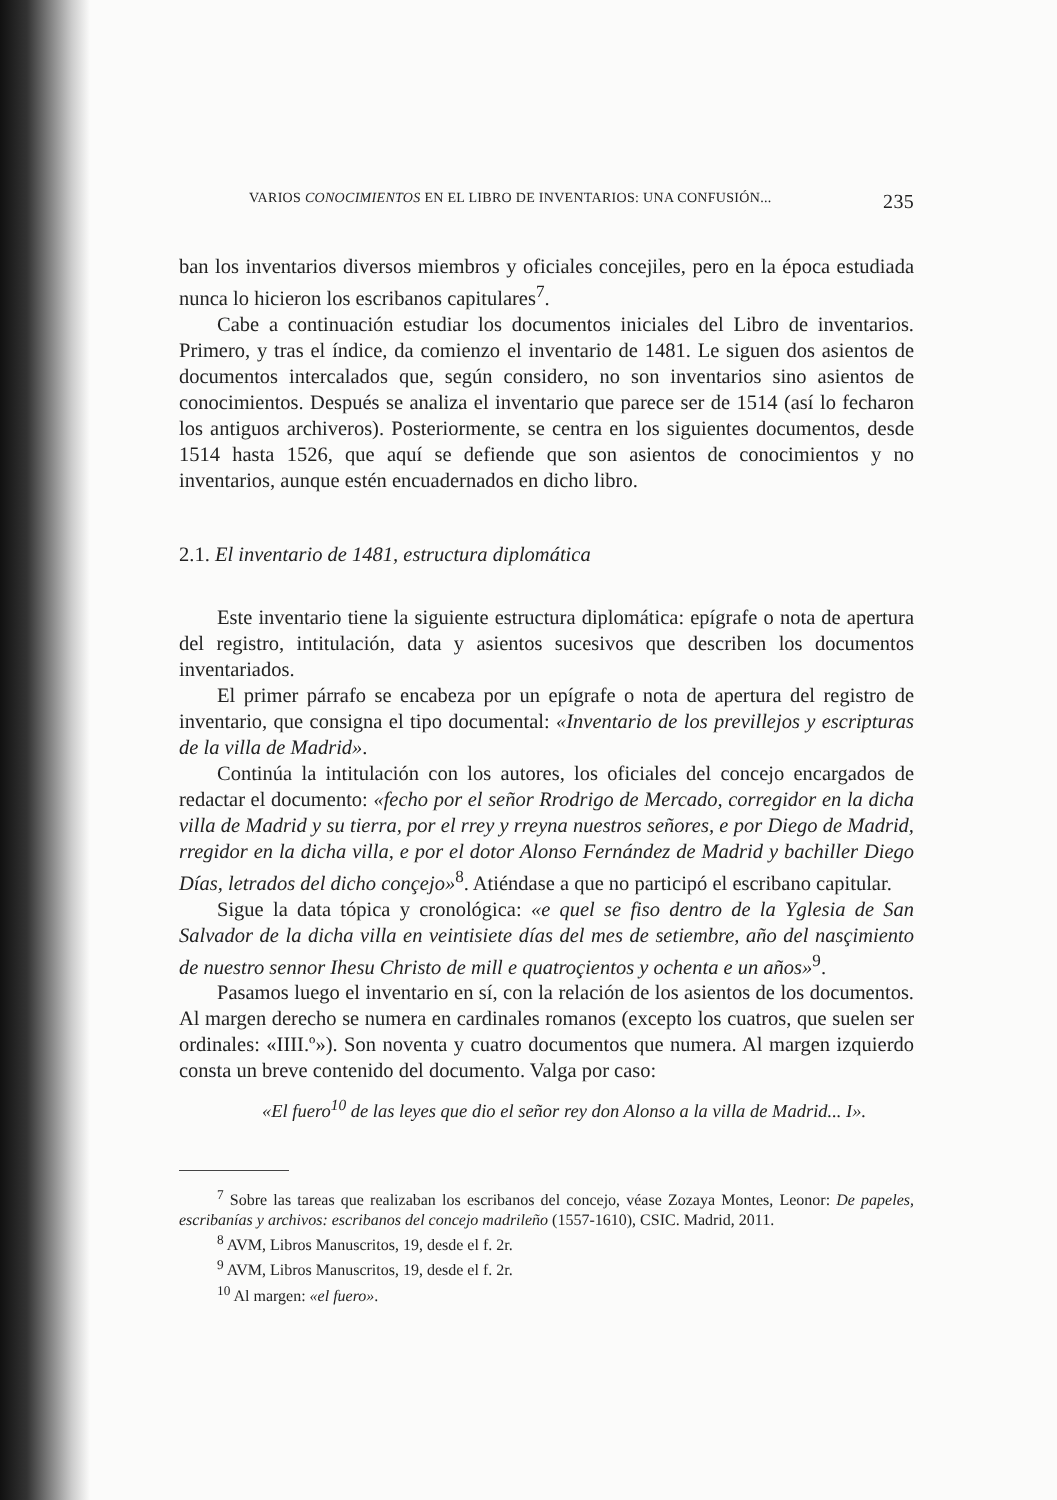VARIOS CONOCIMIENTOS EN EL LIBRO DE INVENTARIOS: UNA CONFUSIÓN... 235
ban los inventarios diversos miembros y oficiales concejiles, pero en la época estudiada nunca lo hicieron los escribanos capitulares<sup>7</sup>.
Cabe a continuación estudiar los documentos iniciales del Libro de inventarios. Primero, y tras el índice, da comienzo el inventario de 1481. Le siguen dos asientos de documentos intercalados que, según considero, no son inventarios sino asientos de conocimientos. Después se analiza el inventario que parece ser de 1514 (así lo fecharon los antiguos archiveros). Posteriormente, se centra en los siguientes documentos, desde 1514 hasta 1526, que aquí se defiende que son asientos de conocimientos y no inventarios, aunque estén encuadernados en dicho libro.
2.1. El inventario de 1481, estructura diplomática
Este inventario tiene la siguiente estructura diplomática: epígrafe o nota de apertura del registro, intitulación, data y asientos sucesivos que describen los documentos inventariados.
El primer párrafo se encabeza por un epígrafe o nota de apertura del registro de inventario, que consigna el tipo documental: «Inventario de los previllejos y escripturas de la villa de Madrid».
Continúa la intitulación con los autores, los oficiales del concejo encargados de redactar el documento: «fecho por el señor Rrodrigo de Mercado, corregidor en la dicha villa de Madrid y su tierra, por el rrey y rreyna nuestros señores, e por Diego de Madrid, rregidor en la dicha villa, e por el dotor Alonso Fernández de Madrid y bachiller Diego Días, letrados del dicho conçejo»<sup>8</sup>. Atiéndase a que no participó el escribano capitular.
Sigue la data tópica y cronológica: «e quel se fiso dentro de la Yglesia de San Salvador de la dicha villa en veintisiete días del mes de setiembre, año del nasçimiento de nuestro sennor Ihesu Christo de mill e quatroçientos y ochenta e un años»<sup>9</sup>.
Pasamos luego el inventario en sí, con la relación de los asientos de los documentos. Al margen derecho se numera en cardinales romanos (excepto los cuatros, que suelen ser ordinales: «IIII.º»). Son noventa y cuatro documentos que numera. Al margen izquierdo consta un breve contenido del documento. Valga por caso:
«El fuero<sup>10</sup> de las leyes que dio el señor rey don Alonso a la villa de Madrid... I».
<sup>7</sup> Sobre las tareas que realizaban los escribanos del concejo, véase Zozaya Montes, Leonor: De papeles, escribanías y archivos: escribanos del concejo madrileño (1557-1610), CSIC. Madrid, 2011.
<sup>8</sup> AVM, Libros Manuscritos, 19, desde el f. 2r.
<sup>9</sup> AVM, Libros Manuscritos, 19, desde el f. 2r.
<sup>10</sup> Al margen: «el fuero».